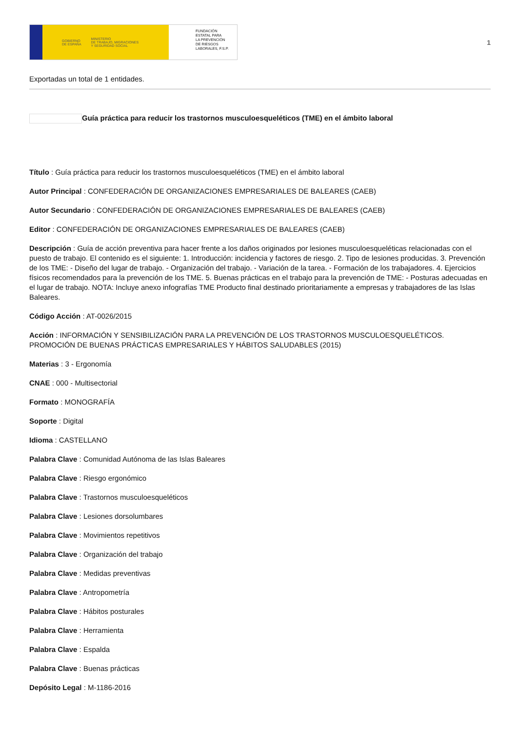GOBIERNO
DE ESPAÑA MINISTERIO
DE TRABAJO, MIGRACIONES
Y SEGURIDAD SOCIAL
FUNDACIÓN
ESTATAL PARA
LA PREVENCIÓN
DE RIESGOS
LABORALES, F.S.P.
1
Exportadas un total de 1 entidades.
Guía práctica para reducir los trastornos musculoesqueléticos (TME) en el ámbito laboral
Título : Guía práctica para reducir los trastornos musculoesqueléticos (TME) en el ámbito laboral
Autor Principal : CONFEDERACIÓN DE ORGANIZACIONES EMPRESARIALES DE BALEARES (CAEB)
Autor Secundario : CONFEDERACIÓN DE ORGANIZACIONES EMPRESARIALES DE BALEARES (CAEB)
Editor : CONFEDERACIÓN DE ORGANIZACIONES EMPRESARIALES DE BALEARES (CAEB)
Descripción : Guía de acción preventiva para hacer frente a los daños originados por lesiones musculoesqueléticas relacionadas con el puesto de trabajo. El contenido es el siguiente: 1. Introducción: incidencia y factores de riesgo. 2. Tipo de lesiones producidas. 3. Prevención de los TME: - Diseño del lugar de trabajo. - Organización del trabajo. - Variación de la tarea. - Formación de los trabajadores. 4. Ejercicios físicos recomendados para la prevención de los TME. 5. Buenas prácticas en el trabajo para la prevención de TME: - Posturas adecuadas en el lugar de trabajo. NOTA: Incluye anexo infografías TME Producto final destinado prioritariamente a empresas y trabajadores de las Islas Baleares.
Código Acción : AT-0026/2015
Acción : INFORMACIÓN Y SENSIBILIZACIÓN PARA LA PREVENCIÓN DE LOS TRASTORNOS MUSCULOESQUELÉTICOS. PROMOCIÓN DE BUENAS PRÁCTICAS EMPRESARIALES Y HÁBITOS SALUDABLES (2015)
Materias : 3 - Ergonomía
CNAE : 000 - Multisectorial
Formato : MONOGRAFÍA
Soporte : Digital
Idioma : CASTELLANO
Palabra Clave : Comunidad Autónoma de las Islas Baleares
Palabra Clave : Riesgo ergonómico
Palabra Clave : Trastornos musculoesqueléticos
Palabra Clave : Lesiones dorsolumbares
Palabra Clave : Movimientos repetitivos
Palabra Clave : Organización del trabajo
Palabra Clave : Medidas preventivas
Palabra Clave : Antropometría
Palabra Clave : Hábitos posturales
Palabra Clave : Herramienta
Palabra Clave : Espalda
Palabra Clave : Buenas prácticas
Depósito Legal : M-1186-2016